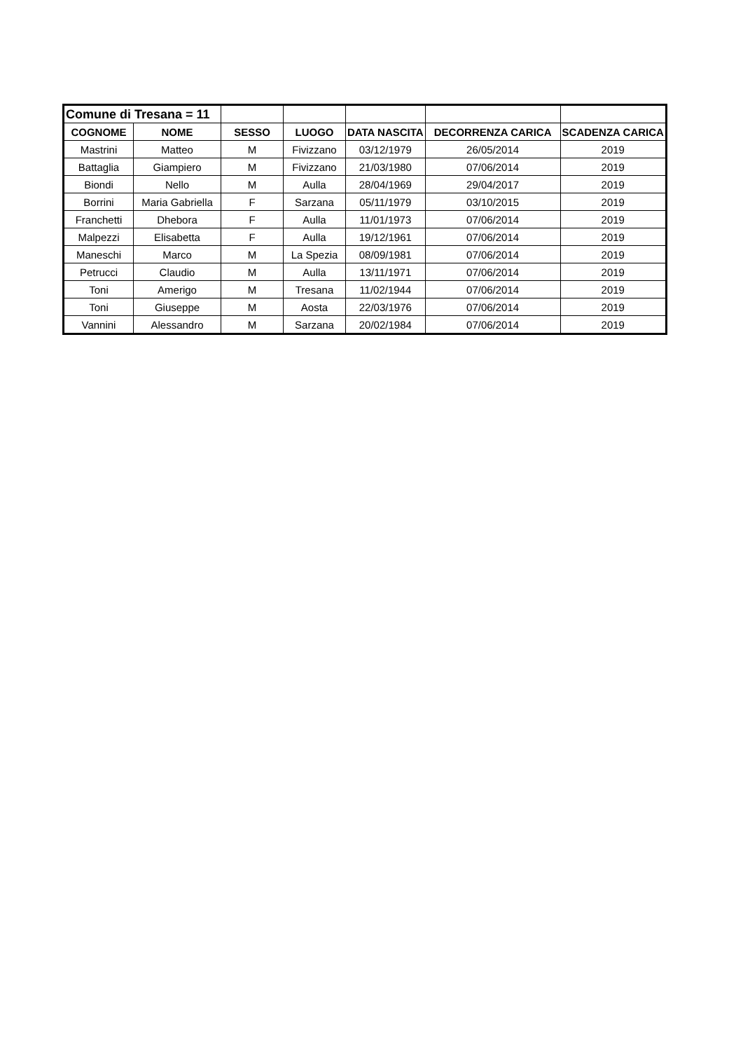| Comune di Tresana = 11 | | | | | | |
| COGNOME | NOME | SESSO | LUOGO | DATA NASCITA | DECORRENZA CARICA | SCADENZA CARICA |
| Mastrini | Matteo | M | Fivizzano | 03/12/1979 | 26/05/2014 | 2019 |
| Battaglia | Giampiero | M | Fivizzano | 21/03/1980 | 07/06/2014 | 2019 |
| Biondi | Nello | M | Aulla | 28/04/1969 | 29/04/2017 | 2019 |
| Borrini | Maria Gabriella | F | Sarzana | 05/11/1979 | 03/10/2015 | 2019 |
| Franchetti | Dhebora | F | Aulla | 11/01/1973 | 07/06/2014 | 2019 |
| Malpezzi | Elisabetta | F | Aulla | 19/12/1961 | 07/06/2014 | 2019 |
| Maneschi | Marco | M | La Spezia | 08/09/1981 | 07/06/2014 | 2019 |
| Petrucci | Claudio | M | Aulla | 13/11/1971 | 07/06/2014 | 2019 |
| Toni | Amerigo | M | Tresana | 11/02/1944 | 07/06/2014 | 2019 |
| Toni | Giuseppe | M | Aosta | 22/03/1976 | 07/06/2014 | 2019 |
| Vannini | Alessandro | M | Sarzana | 20/02/1984 | 07/06/2014 | 2019 |